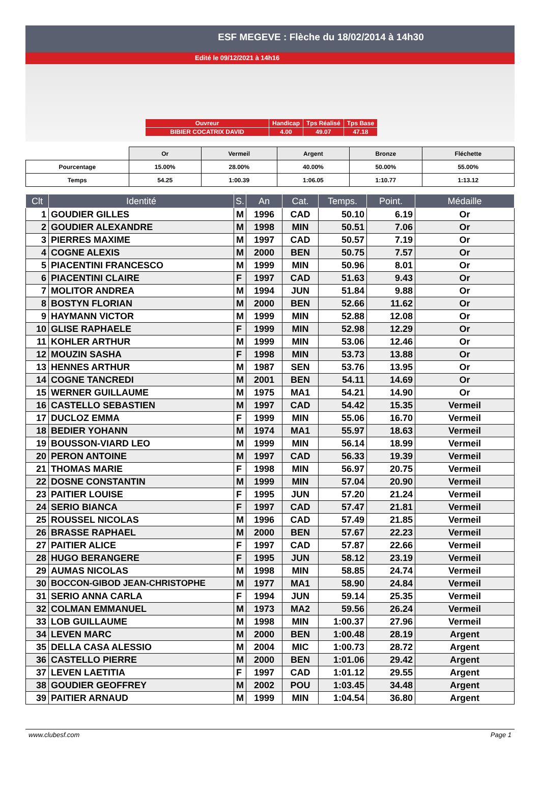ESF MEGEVE : Flèche du 18/02/2014 à 14h30
Edité le 09/12/2021 à 14h16
| Ouvreur | Handicap | Tps Réalisé | Tps Base |
| BIBIER COCATRIX DAVID | 4.00 | 49.07 | 47.18 |
| | Or | Vermeil | Argent | Bronze | Fléchette |
| Pourcentage | 15.00% | 28.00% | 40.00% | 50.00% | 55.00% |
| Temps | 54.25 | 1:00.39 | 1:06.05 | 1:10.77 | 1:13.12 |
| Clt | Identité | S. | An | Cat. | Temps. | Point. | Médaille |
| --- | --- | --- | --- | --- | --- | --- | --- |
| 1 | GOUDIER GILLES | M | 1996 | CAD | 50.10 | 6.19 | Or |
| 2 | GOUDIER ALEXANDRE | M | 1998 | MIN | 50.51 | 7.06 | Or |
| 3 | PIERRES MAXIME | M | 1997 | CAD | 50.57 | 7.19 | Or |
| 4 | COGNE ALEXIS | M | 2000 | BEN | 50.75 | 7.57 | Or |
| 5 | PIACENTINI FRANCESCO | M | 1999 | MIN | 50.96 | 8.01 | Or |
| 6 | PIACENTINI CLAIRE | F | 1997 | CAD | 51.63 | 9.43 | Or |
| 7 | MOLITOR ANDREA | M | 1994 | JUN | 51.84 | 9.88 | Or |
| 8 | BOSTYN FLORIAN | M | 2000 | BEN | 52.66 | 11.62 | Or |
| 9 | HAYMANN VICTOR | M | 1999 | MIN | 52.88 | 12.08 | Or |
| 10 | GLISE RAPHAELE | F | 1999 | MIN | 52.98 | 12.29 | Or |
| 11 | KOHLER ARTHUR | M | 1999 | MIN | 53.06 | 12.46 | Or |
| 12 | MOUZIN SASHA | F | 1998 | MIN | 53.73 | 13.88 | Or |
| 13 | HENNES ARTHUR | M | 1987 | SEN | 53.76 | 13.95 | Or |
| 14 | COGNE TANCREDI | M | 2001 | BEN | 54.11 | 14.69 | Or |
| 15 | WERNER GUILLAUME | M | 1975 | MA1 | 54.21 | 14.90 | Or |
| 16 | CASTELLO SEBASTIEN | M | 1997 | CAD | 54.42 | 15.35 | Vermeil |
| 17 | DUCLOZ EMMA | F | 1999 | MIN | 55.06 | 16.70 | Vermeil |
| 18 | BEDIER YOHANN | M | 1974 | MA1 | 55.97 | 18.63 | Vermeil |
| 19 | BOUSSON-VIARD LEO | M | 1999 | MIN | 56.14 | 18.99 | Vermeil |
| 20 | PERON ANTOINE | M | 1997 | CAD | 56.33 | 19.39 | Vermeil |
| 21 | THOMAS MARIE | F | 1998 | MIN | 56.97 | 20.75 | Vermeil |
| 22 | DOSNE CONSTANTIN | M | 1999 | MIN | 57.04 | 20.90 | Vermeil |
| 23 | PAITIER LOUISE | F | 1995 | JUN | 57.20 | 21.24 | Vermeil |
| 24 | SERIO BIANCA | F | 1997 | CAD | 57.47 | 21.81 | Vermeil |
| 25 | ROUSSEL NICOLAS | M | 1996 | CAD | 57.49 | 21.85 | Vermeil |
| 26 | BRASSE RAPHAEL | M | 2000 | BEN | 57.67 | 22.23 | Vermeil |
| 27 | PAITIER ALICE | F | 1997 | CAD | 57.87 | 22.66 | Vermeil |
| 28 | HUGO BERANGERE | F | 1995 | JUN | 58.12 | 23.19 | Vermeil |
| 29 | AUMAS NICOLAS | M | 1998 | MIN | 58.85 | 24.74 | Vermeil |
| 30 | BOCCON-GIBOD JEAN-CHRISTOPHE | M | 1977 | MA1 | 58.90 | 24.84 | Vermeil |
| 31 | SERIO ANNA CARLA | F | 1994 | JUN | 59.14 | 25.35 | Vermeil |
| 32 | COLMAN EMMANUEL | M | 1973 | MA2 | 59.56 | 26.24 | Vermeil |
| 33 | LOB GUILLAUME | M | 1998 | MIN | 1:00.37 | 27.96 | Vermeil |
| 34 | LEVEN MARC | M | 2000 | BEN | 1:00.48 | 28.19 | Argent |
| 35 | DELLA CASA ALESSIO | M | 2004 | MIC | 1:00.73 | 28.72 | Argent |
| 36 | CASTELLO PIERRE | M | 2000 | BEN | 1:01.06 | 29.42 | Argent |
| 37 | LEVEN LAETITIA | F | 1997 | CAD | 1:01.12 | 29.55 | Argent |
| 38 | GOUDIER GEOFFREY | M | 2002 | POU | 1:03.45 | 34.48 | Argent |
| 39 | PAITIER ARNAUD | M | 1999 | MIN | 1:04.54 | 36.80 | Argent |
www.clubesf.com Page 1